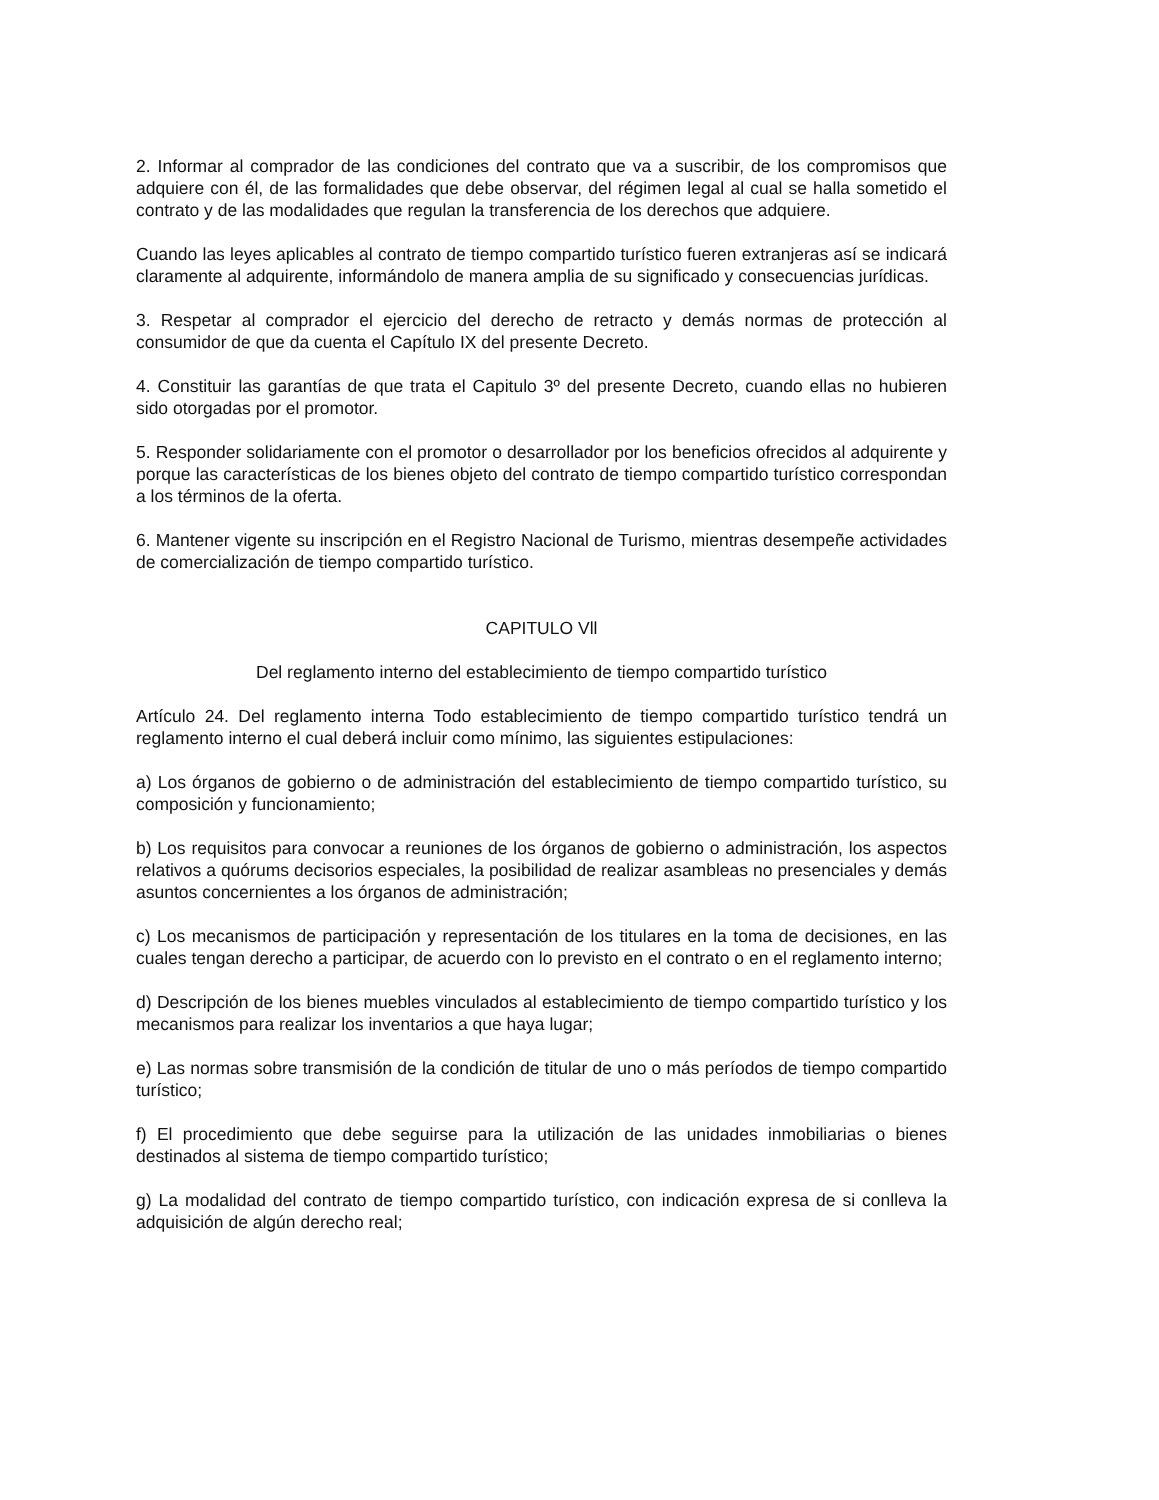2. Informar al comprador de las condiciones del contrato que va a suscribir, de los compromisos que adquiere con él, de las formalidades que debe observar, del régimen legal al cual se halla sometido el contrato y de las modalidades que regulan la transferencia de los derechos que adquiere.
Cuando las leyes aplicables al contrato de tiempo compartido turístico fueren extranjeras así se indicará claramente al adquirente, informándolo de manera amplia de su significado y consecuencias jurídicas.
3. Respetar al comprador el ejercicio del derecho de retracto y demás normas de protección al consumidor de que da cuenta el Capítulo IX del presente Decreto.
4. Constituir las garantías de que trata el Capitulo 3º del presente Decreto, cuando ellas no hubieren sido otorgadas por el promotor.
5. Responder solidariamente con el promotor o desarrollador por los beneficios ofrecidos al adquirente y porque las características de los bienes objeto del contrato de tiempo compartido turístico correspondan a los términos de la oferta.
6. Mantener vigente su inscripción en el Registro Nacional de Turismo, mientras desempeñe actividades de comercialización de tiempo compartido turístico.
CAPITULO Vll
Del reglamento interno del establecimiento de tiempo compartido turístico
Artículo 24. Del reglamento interna Todo establecimiento de tiempo compartido turístico tendrá un reglamento interno el cual deberá incluir como mínimo, las siguientes estipulaciones:
a) Los órganos de gobierno o de administración del establecimiento de tiempo compartido turístico, su composición y funcionamiento;
b) Los requisitos para convocar a reuniones de los órganos de gobierno o administración, los aspectos relativos a quórums decisorios especiales, la posibilidad de realizar asambleas no presenciales y demás asuntos concernientes a los órganos de administración;
c) Los mecanismos de participación y representación de los titulares en la toma de decisiones, en las cuales tengan derecho a participar, de acuerdo con lo previsto en el contrato o en el reglamento interno;
d) Descripción de los bienes muebles vinculados al establecimiento de tiempo compartido turístico y los mecanismos para realizar los inventarios a que haya lugar;
e) Las normas sobre transmisión de la condición de titular de uno o más períodos de tiempo compartido turístico;
f) El procedimiento que debe seguirse para la utilización de las unidades inmobiliarias o bienes destinados al sistema de tiempo compartido turístico;
g) La modalidad del contrato de tiempo compartido turístico, con indicación expresa de si conlleva la adquisición de algún derecho real;